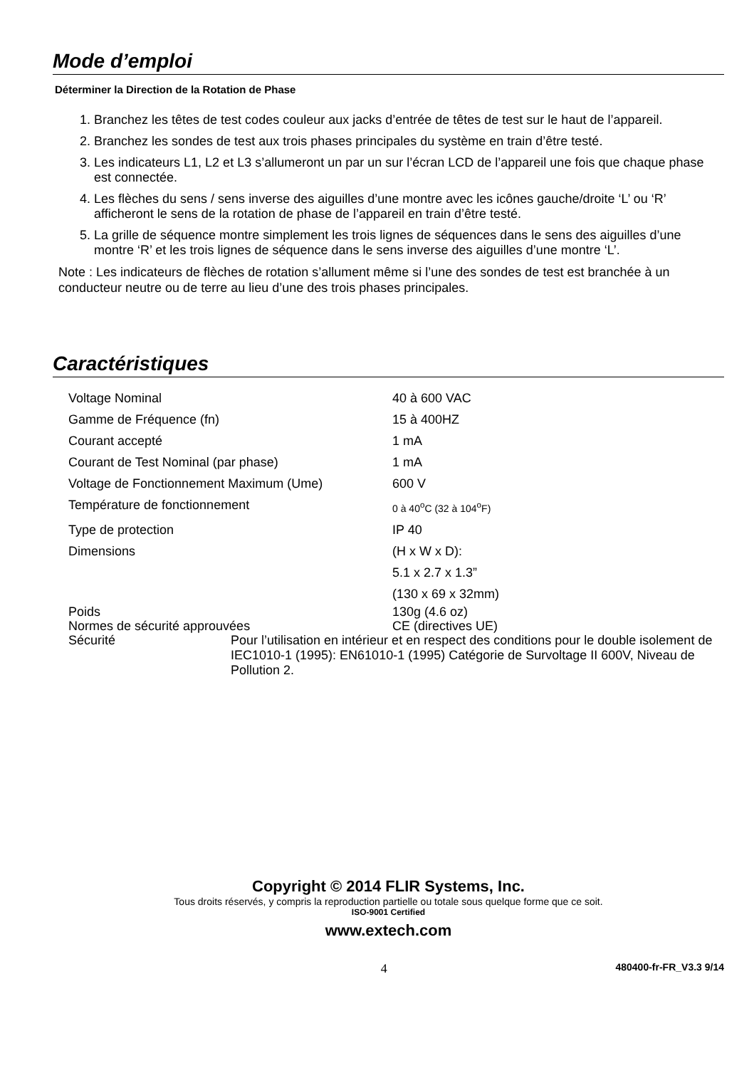Mode d’emploi
Déterminer la Direction de la Rotation de Phase
1. Branchez les têtes de test codes couleur aux jacks d’entrée de têtes de test sur le haut de l’appareil.
2. Branchez les sondes de test aux trois phases principales du système en train d’être testé.
3. Les indicateurs L1, L2 et L3 s’allumeront un par un sur l’écran LCD de l’appareil une fois que chaque phase est connectée.
4. Les flèches du sens / sens inverse des aiguilles d’une montre avec les icônes gauche/droite ‘L’ ou ‘R’ afficheront le sens de la rotation de phase de l’appareil en train d’être testé.
5. La grille de séquence montre simplement les trois lignes de séquences dans le sens des aiguilles d’une montre ‘R’ et les trois lignes de séquence dans le sens inverse des aiguilles d’une montre ‘L’.
Note : Les indicateurs de flèches de rotation s’allument même si l’une des sondes de test est branchée à un conducteur neutre ou de terre au lieu d’une des trois phases principales.
Caractéristiques
| Voltage Nominal | 40 à 600 VAC |
| Gamme de Fréquence (fn) | 15 à 400HZ |
| Courant accepté | 1 mA |
| Courant de Test Nominal (par phase) | 1 mA |
| Voltage de Fonctionnement Maximum (Ume) | 600 V |
| Température de fonctionnement | 0 à 40<sup>o</sup>C (32 à 104<sup>o</sup>F) |
| Type de protection | IP 40 |
| Dimensions | (H x W x D): 5.1 x 2.7 x 1.3” (130 x 69 x 32mm) |
| Poids | 130g (4.6 oz) |
| Normes de sécurité approuvées | CE (directives UE) |
| Sécurité | Pour l’utilisation en intérieur et en respect des conditions pour le double isolement de IEC1010-1 (1995): EN61010-1 (1995) Catégorie de Survoltage II 600V, Niveau de Pollution 2. |
Copyright © 2014 FLIR Systems, Inc.
Tous droits réservés, y compris la reproduction partielle ou totale sous quelque forme que ce soit.
ISO-9001 Certified
www.extech.com
4 480400-fr-FR_V3.3 9/14